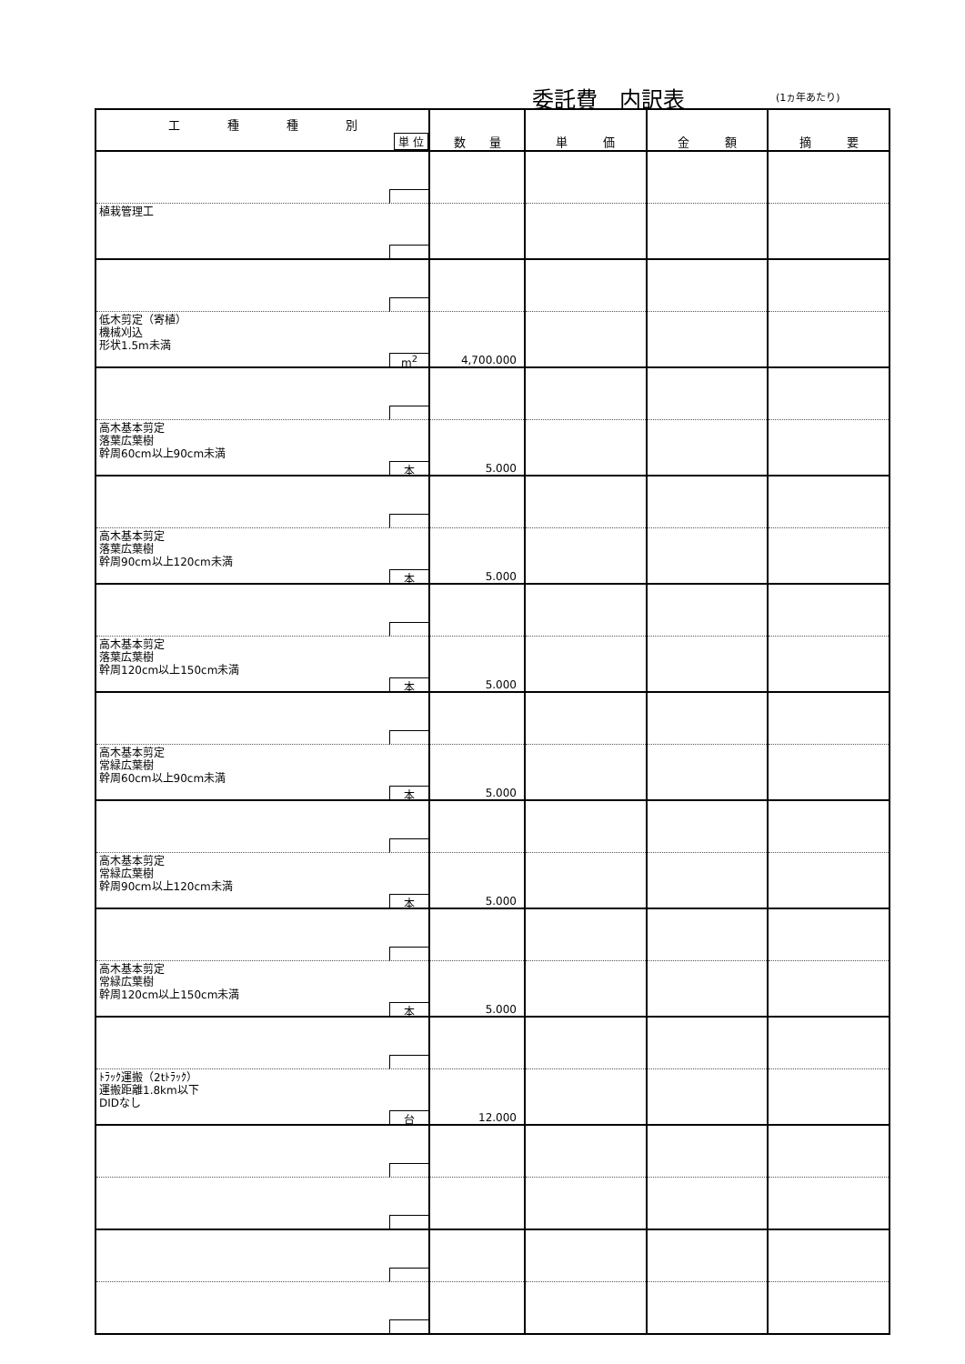委託費　内訳表 (1ヵ年あたり)
| 工 種 種 別 単 位 | | 数 量 | 単 価 | 金 額 | 摘 要 |
| --- | --- | --- | --- | --- | --- |
| 植栽管理工 | | | | | |
| 低木剪定（寄植） 機械刈込 形状1.5m未満 | m<sup>2</sup> | 4,700.000 | | | |
| 高木基本剪定 落葉広葉樹 幹周60cm以上90cm未満 | 本 | 5.000 | | | |
| 高木基本剪定 落葉広葉樹 幹周90cm以上120cm未満 | 本 | 5.000 | | | |
| 高木基本剪定 落葉広葉樹 幹周120cm以上150cm未満 | 本 | 5.000 | | | |
| 高木基本剪定 常緑広葉樹 幹周60cm以上90cm未満 | 本 | 5.000 | | | |
| 高木基本剪定 常緑広葉樹 幹周90cm以上120cm未満 | 本 | 5.000 | | | |
| 高木基本剪定 常緑広葉樹 幹周120cm以上150cm未満 | 本 | 5.000 | | | |
| ﾄﾗｯｸ運搬（2tﾄﾗｯｸ） 運搬距離1.8km以下 DIDなし | 台 | 12.000 | | | |